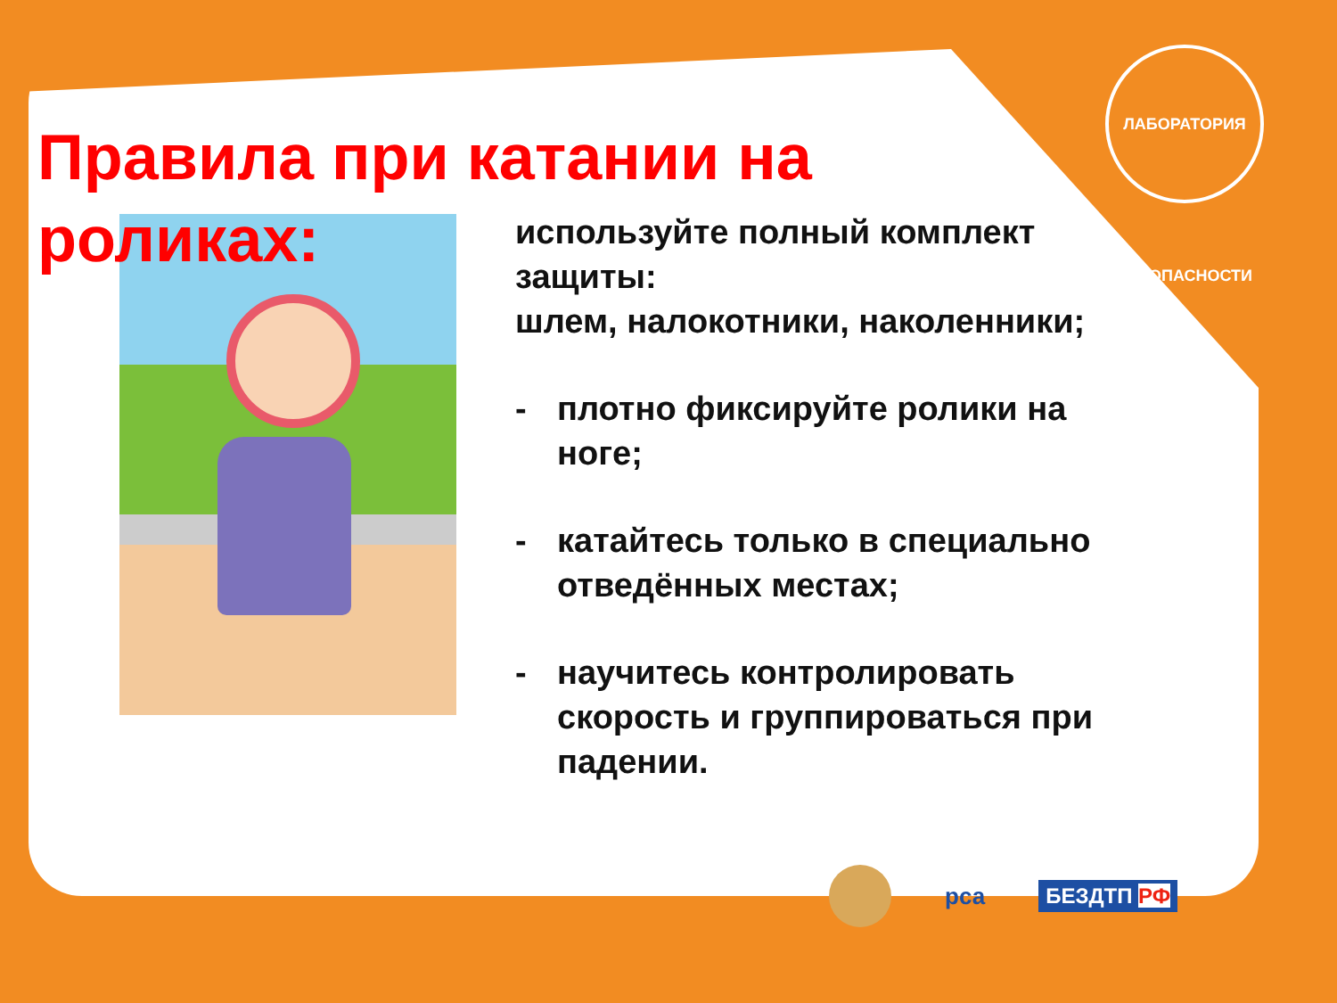ЛАБОРАТОРИЯ БЕЗОПАСНОСТИ
Правила при катании на роликах:
используйте полный комплект защиты:
шлем, налокотники, наколенники;
- плотно фиксируйте ролики на ноге;
- катайтесь только в специально отведённых местах;
- научитесь контролировать скорость и группироваться при падении.
рса БЕЗДТП РФ